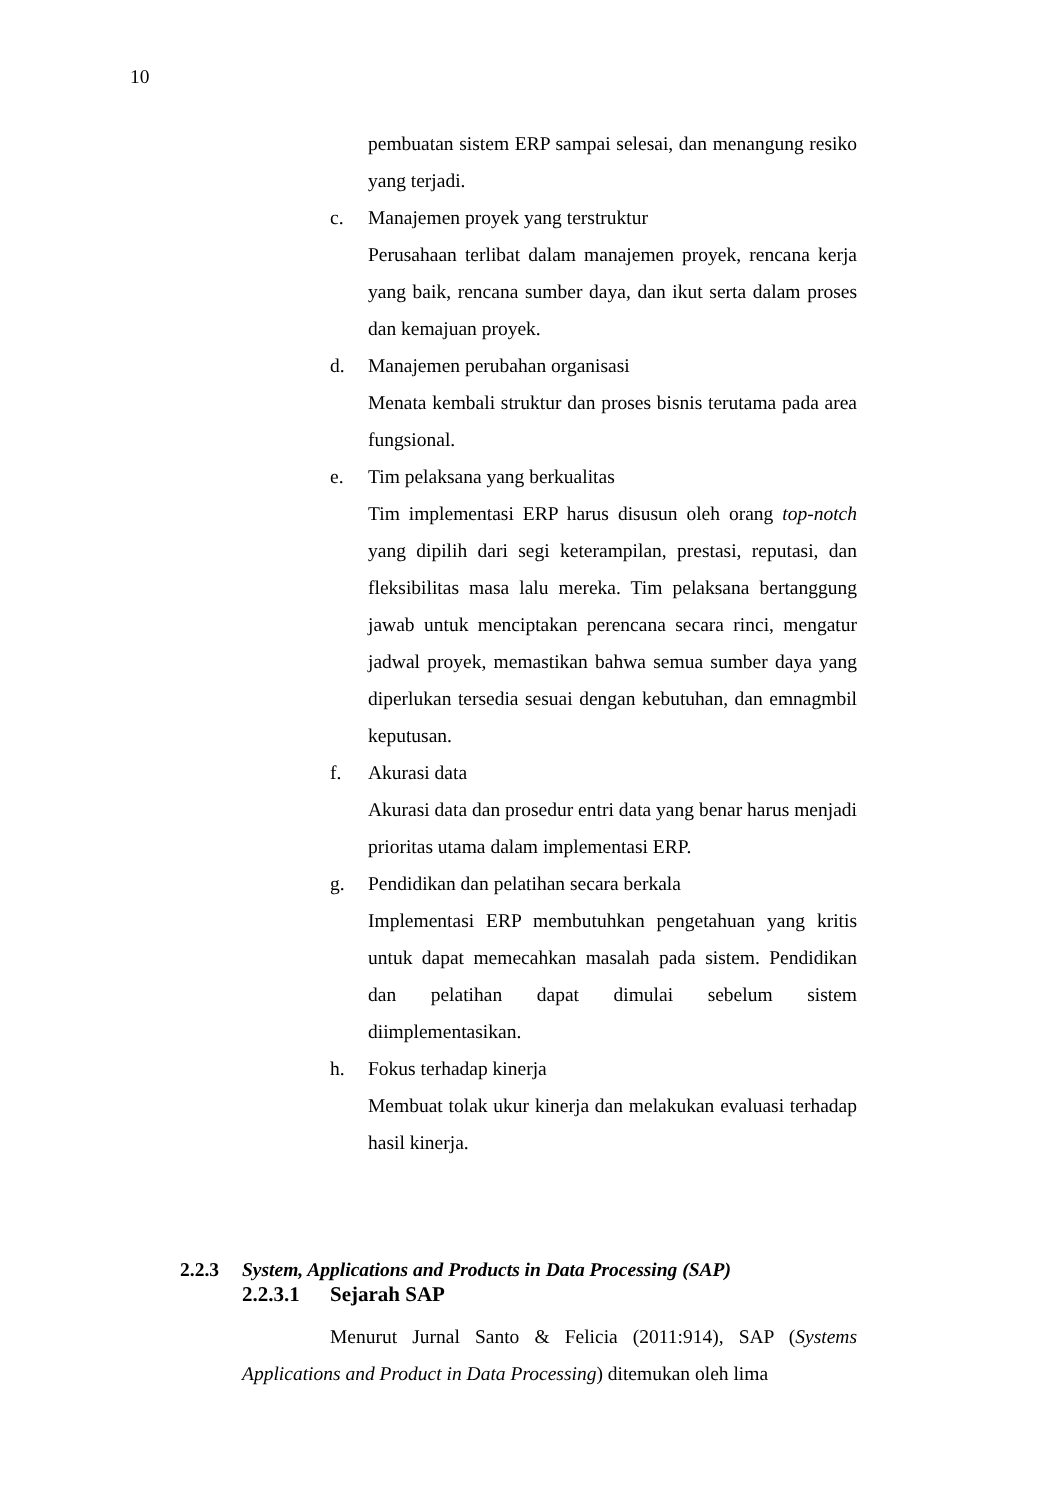10
pembuatan sistem ERP sampai selesai, dan menangung resiko yang terjadi.
c. Manajemen proyek yang terstruktur
Perusahaan terlibat dalam manajemen proyek, rencana kerja yang baik, rencana sumber daya, dan ikut serta dalam proses dan kemajuan proyek.
d. Manajemen perubahan organisasi
Menata kembali struktur dan proses bisnis terutama pada area fungsional.
e. Tim pelaksana yang berkualitas
Tim implementasi ERP harus disusun oleh orang top-notch yang dipilih dari segi keterampilan, prestasi, reputasi, dan fleksibilitas masa lalu mereka. Tim pelaksana bertanggung jawab untuk menciptakan perencana secara rinci, mengatur jadwal proyek, memastikan bahwa semua sumber daya yang diperlukan tersedia sesuai dengan kebutuhan, dan emnagmbil keputusan.
f. Akurasi data
Akurasi data dan prosedur entri data yang benar harus menjadi prioritas utama dalam implementasi ERP.
g. Pendidikan dan pelatihan secara berkala
Implementasi ERP membutuhkan pengetahuan yang kritis untuk dapat memecahkan masalah pada sistem. Pendidikan dan pelatihan dapat dimulai sebelum sistem diimplementasikan.
h. Fokus terhadap kinerja
Membuat tolak ukur kinerja dan melakukan evaluasi terhadap hasil kinerja.
2.2.3 System, Applications and Products in Data Processing (SAP)
2.2.3.1 Sejarah SAP
Menurut Jurnal Santo & Felicia (2011:914), SAP (Systems Applications and Product in Data Processing) ditemukan oleh lima